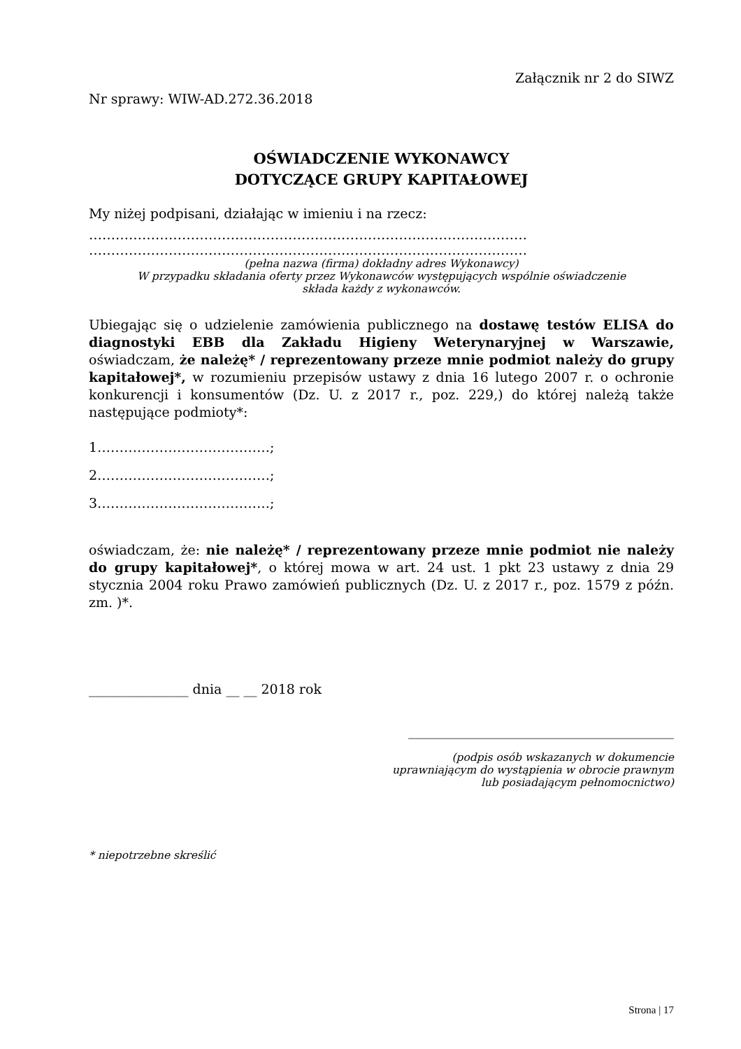Załącznik nr 2 do SIWZ
Nr sprawy: WIW-AD.272.36.2018
OŚWIADCZENIE WYKONAWCY
DOTYCZĄCE GRUPY KAPITAŁOWEJ
My niżej podpisani, działając w imieniu i na rzecz:
………………………………………………………………………………………
………………………………………………………………………………………
(pełna nazwa (firma) dokładny adres Wykonawcy)
W przypadku składania oferty przez Wykonawców występujących wspólnie oświadczenie
składa każdy z wykonawców.
Ubiegając się o udzielenie zamówienia publicznego na dostawę testów ELISA do diagnostyki EBB dla Zakładu Higieny Weterynaryjnej w Warszawie, oświadczam, że należę* / reprezentowany przeze mnie podmiot należy do grupy kapitałowej*, w rozumieniu przepisów ustawy z dnia 16 lutego 2007 r. o ochronie konkurencji i konsumentów (Dz. U. z 2017 r., poz. 229,) do której należą także następujące podmioty*:
1…………………………………;
2…………………………………;
3…………………………………;
oświadczam, że: nie należę* / reprezentowany przeze mnie podmiot nie należy do grupy kapitałowej*, o której mowa w art. 24 ust. 1 pkt 23 ustawy z dnia 29 stycznia 2004 roku Prawo zamówień publicznych (Dz. U. z 2017 r., poz. 1579 z późn. zm. )*.
_______________ dnia __ __ 2018 rok
________________________________________
(podpis osób wskazanych w dokumencie
uprawniającym do wystąpienia w obrocie prawnym
lub posiadającym pełnomocnictwo)
* niepotrzebne skreślić
Strona | 17